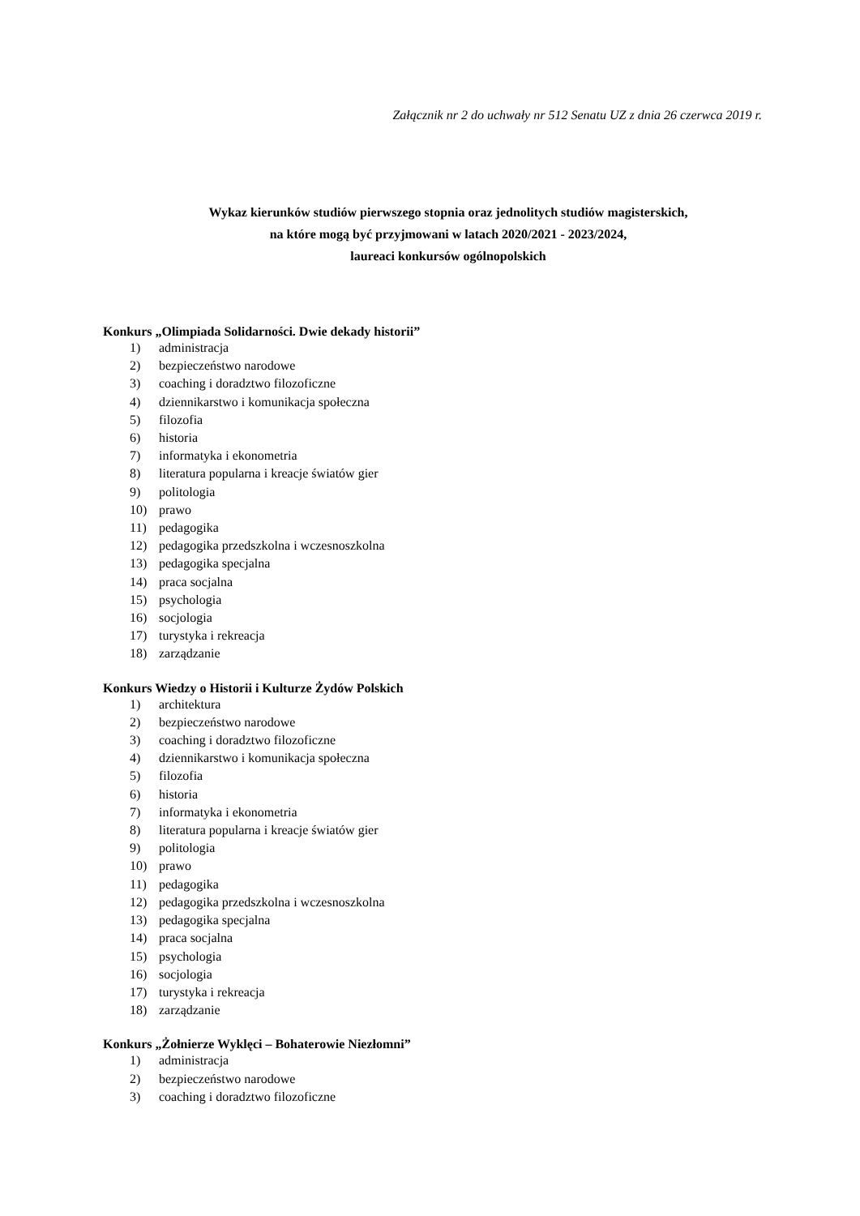Załącznik nr 2 do uchwały nr 512 Senatu UZ z dnia 26 czerwca 2019 r.
Wykaz kierunków studiów pierwszego stopnia oraz jednolitych studiów magisterskich,
na które mogą być przyjmowani w latach 2020/2021 - 2023/2024,
laureaci konkursów ogólnopolskich
Konkurs „Olimpiada Solidarności. Dwie dekady historii”
1) administracja
2) bezpieczeństwo narodowe
3) coaching i doradztwo filozoficzne
4) dziennikarstwo i komunikacja społeczna
5) filozofia
6) historia
7) informatyka i ekonometria
8) literatura popularna i kreacje światów gier
9) politologia
10) prawo
11) pedagogika
12) pedagogika przedszkolna i wczesnoszkolna
13) pedagogika specjalna
14) praca socjalna
15) psychologia
16) socjologia
17) turystyka i rekreacja
18) zarządzanie
Konkurs Wiedzy o Historii i Kulturze Żydów Polskich
1) architektura
2) bezpieczeństwo narodowe
3) coaching i doradztwo filozoficzne
4) dziennikarstwo i komunikacja społeczna
5) filozofia
6) historia
7) informatyka i ekonometria
8) literatura popularna i kreacje światów gier
9) politologia
10) prawo
11) pedagogika
12) pedagogika przedszkolna i wczesnoszkolna
13) pedagogika specjalna
14) praca socjalna
15) psychologia
16) socjologia
17) turystyka i rekreacja
18) zarządzanie
Konkurs „Żołnierze Wyklęci – Bohaterowie Niezłomni”
1) administracja
2) bezpieczeństwo narodowe
3) coaching i doradztwo filozoficzne